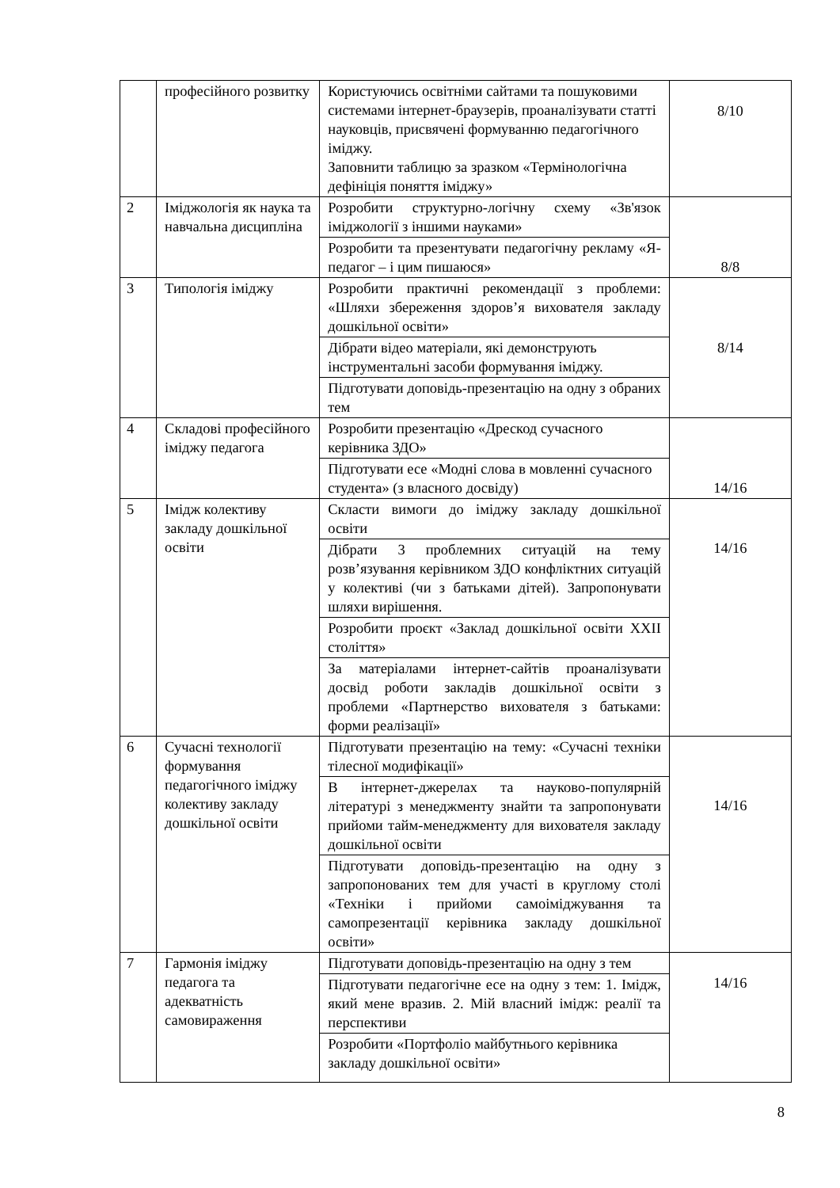| | професійного розвитку | Користуючись освітніми сайтами та пошуковими системами інтернет-браузерів, проаналізувати статті науковців, присвячені формуванню педагогічного іміджу. Заповнити таблицю за зразком «Термінологічна дефініція поняття іміджу» | 8/10 |
| 2 | Іміджологія як наука та навчальна дисципліна | Розробити структурно-логічну схему «Зв'язок іміджології з іншими науками» | 8/8 |
| | | Розробити та презентувати педагогічну рекламу «Я-педагог – і цим пишаюся» | |
| 3 | Типологія іміджу | Розробити практичні рекомендації з проблеми: «Шляхи збереження здоров’я вихователя закладу дошкільної освіти» | 8/14 |
| | | Дібрати відео матеріали, які демонструють інструментальні засоби формування іміджу. | |
| | | Підготувати доповідь-презентацію на одну з обраних тем | |
| 4 | Складові професійного іміджу педагога | Розробити презентацію «Дрескод сучасного керівника ЗДО» | 14/16 |
| | | Підготувати есе «Модні слова в мовленні сучасного студента» (з власного досвіду) | |
| 5 | Імідж колективу закладу дошкільної освіти | Скласти вимоги до іміджу закладу дошкільної освіти | 14/16 |
| | | Дібрати 3 проблемних ситуацій на тему розв’язування керівником ЗДО конфліктних ситуацій у колективі (чи з батьками дітей). Запропонувати шляхи вирішення. | |
| | | Розробити проєкт «Заклад дошкільної освіти ХХІІ століття» | |
| | | За матеріалами інтернет-сайтів проаналізувати досвід роботи закладів дошкільної освіти з проблеми «Партнерство вихователя з батьками: форми реалізації» | |
| 6 | Сучасні технології формування педагогічного іміджу колективу закладу дошкільної освіти | Підготувати презентацію на тему: «Сучасні техніки тілесної модифікації» | 14/16 |
| | | В інтернет-джерелах та науково-популярній літературі з менеджменту знайти та запропонувати прийоми тайм-менеджменту для вихователя закладу дошкільної освіти | |
| | | Підготувати доповідь-презентацію на одну з запропонованих тем для участі в круглому столі «Техніки і прийоми самоіміджування та самопрезентації керівника закладу дошкільної освіти» | |
| 7 | Гармонія іміджу педагога та адекватність самовираження | Підготувати доповідь-презентацію на одну з тем | 14/16 |
| | | Підготувати педагогічне есе на одну з тем: 1. Імідж, який мене вразив. 2. Мій власний імідж: реалії та перспективи | |
| | | Розробити «Портфоліо майбутнього керівника закладу дошкільної освіти» | |
8